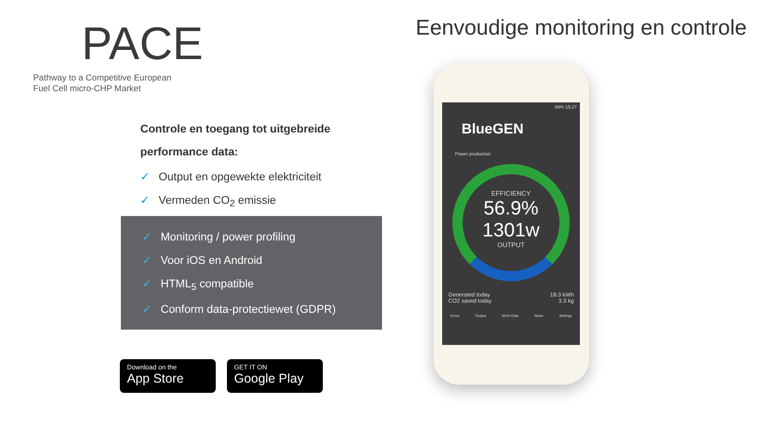PACE
Pathway to a Competitive European
Fuel Cell micro-CHP Market
Eenvoudige monitoring en controle
Controle en toegang tot uitgebreide performance data:
✓ Output en opgewekte elektriciteit
✓ Vermeden CO<sub>2</sub> emissie
✓ Monitoring / power profiling
✓ Voor iOS en Android
✓ HTML<sub>5</sub> compatible
✓ Conform data-protectiewet (GDPR)
Download on the
App Store
GET IT ON
Google Play
86% 15:27
BlueGEN
Power production
EFFICIENCY
56.9%
1301w
OUTPUT
Generated today
CO2 saved today
18.3 kWh
3.3 kg
Home Output More Data News Settings